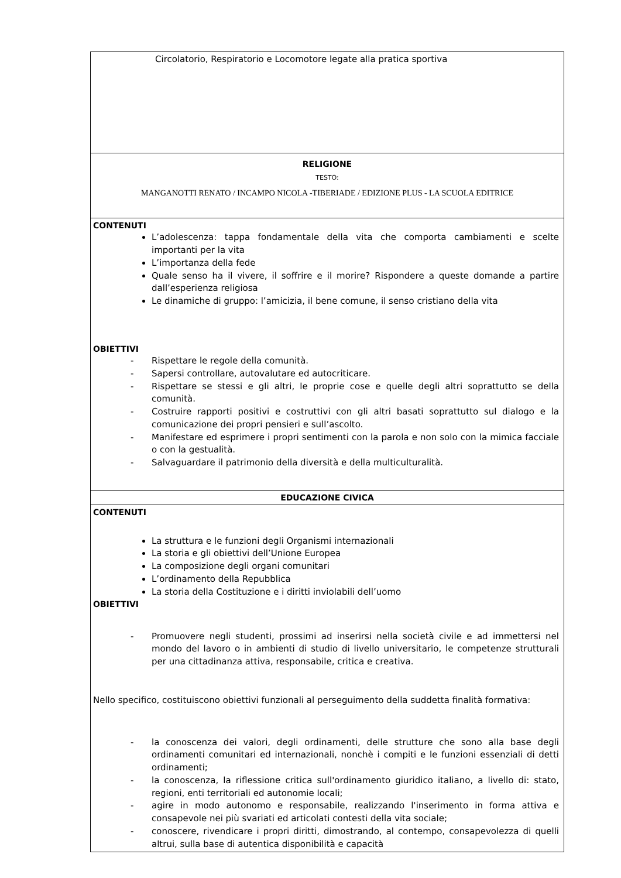| Circolatorio, Respiratorio e Locomotore legate alla pratica sportiva |
| RELIGIONE TESTO: MANGANOTTI RENATO / INCAMPO NICOLA -TIBERIADE / EDIZIONE PLUS - LA SCUOLA EDITRICE |
| CONTENUTI L’adolescenza: tappa fondamentale della vita che comporta cambiamenti e scelte importanti per la vita L’importanza della fede Quale senso ha il vivere, il soffrire e il morire? Rispondere a queste domande a partire dall’esperienza religiosa Le dinamiche di gruppo: l’amicizia, il bene comune, il senso cristiano della vita OBIETTIVI - Rispettare le regole della comunità. - Sapersi controllare, autovalutare ed autocriticare. - Rispettare se stessi e gli altri, le proprie cose e quelle degli altri soprattutto se della comunità. - Costruire rapporti positivi e costruttivi con gli altri basati soprattutto sul dialogo e la comunicazione dei propri pensieri e sull’ascolto. - Manifestare ed esprimere i propri sentimenti con la parola e non solo con la mimica facciale o con la gestualità. - Salvaguardare il patrimonio della diversità e della multiculturalità. |
| EDUCAZIONE CIVICA |
| CONTENUTI La struttura e le funzioni degli Organismi internazionali La storia e gli obiettivi dell’Unione Europea La composizione degli organi comunitari L’ordinamento della Repubblica La storia della Costituzione e i diritti inviolabili dell’uomo OBIETTIVI - Promuovere negli studenti, prossimi ad inserirsi nella società civile e ad immettersi nel mondo del lavoro o in ambienti di studio di livello universitario, le competenze strutturali per una cittadinanza attiva, responsabile, critica e creativa. Nello specifico, costituiscono obiettivi funzionali al perseguimento della suddetta finalità formativa: - la conoscenza dei valori, degli ordinamenti, delle strutture che sono alla base degli ordinamenti comunitari ed internazionali, nonchè i compiti e le funzioni essenziali di detti ordinamenti; - la conoscenza, la riflessione critica sull'ordinamento giuridico italiano, a livello di: stato, regioni, enti territoriali ed autonomie locali; - agire in modo autonomo e responsabile, realizzando l'inserimento in forma attiva e consapevole nei più svariati ed articolati contesti della vita sociale; - conoscere, rivendicare i propri diritti, dimostrando, al contempo, consapevolezza di quelli altrui, sulla base di autentica disponibilità e capacità |